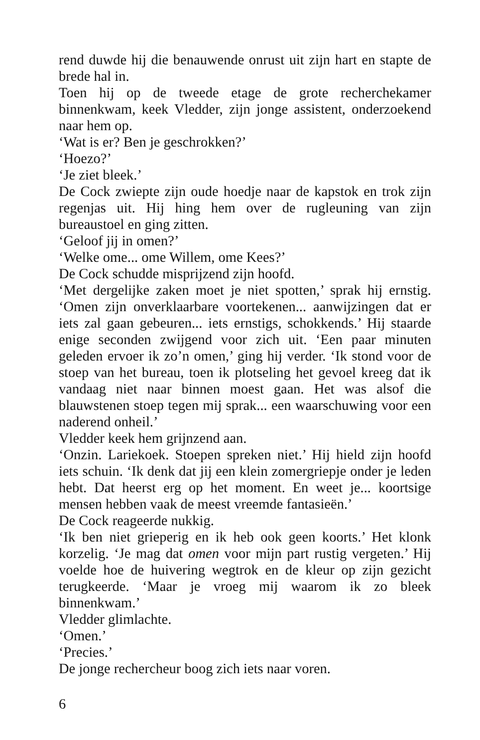rend duwde hij die benauwende onrust uit zijn hart en stapte de brede hal in.
Toen hij op de tweede etage de grote recherchekamer binnenkwam, keek Vledder, zijn jonge assistent, onderzoekend naar hem op.
‘Wat is er? Ben je geschrokken?’
‘Hoezo?’
‘Je ziet bleek.’
De Cock zwiepte zijn oude hoedje naar de kapstok en trok zijn regenjas uit. Hij hing hem over de rugleuning van zijn bureaustoel en ging zitten.
‘Geloof jij in omen?’
‘Welke ome... ome Willem, ome Kees?’
De Cock schudde misprijzend zijn hoofd.
‘Met dergelijke zaken moet je niet spotten,’ sprak hij ernstig. ‘Omen zijn onverklaarbare voortekenen... aanwijzingen dat er iets zal gaan gebeuren... iets ernstigs, schokkends.’ Hij staarde enige seconden zwijgend voor zich uit. ‘Een paar minuten geleden ervoer ik zo’n omen,’ ging hij verder. ‘Ik stond voor de stoep van het bureau, toen ik plotseling het gevoel kreeg dat ik vandaag niet naar binnen moest gaan. Het was alsof die blauwstenen stoep tegen mij sprak... een waarschuwing voor een naderend onheil.’
Vledder keek hem grijnzend aan.
‘Onzin. Lariekoek. Stoepen spreken niet.’ Hij hield zijn hoofd iets schuin. ‘Ik denk dat jij een klein zomergriepje onder je leden hebt. Dat heerst erg op het moment. En weet je... koortsige mensen hebben vaak de meest vreemde fantasieën.’
De Cock reageerde nukkig.
‘Ik ben niet grieperig en ik heb ook geen koorts.’ Het klonk korzelig. ‘Je mag dat omen voor mijn part rustig vergeten.’ Hij voelde hoe de huivering wegtrok en de kleur op zijn gezicht terugkeerde. ‘Maar je vroeg mij waarom ik zo bleek binnenkwam.’
Vledder glimlachte.
‘Omen.’
‘Precies.’
De jonge rechercheur boog zich iets naar voren.
6